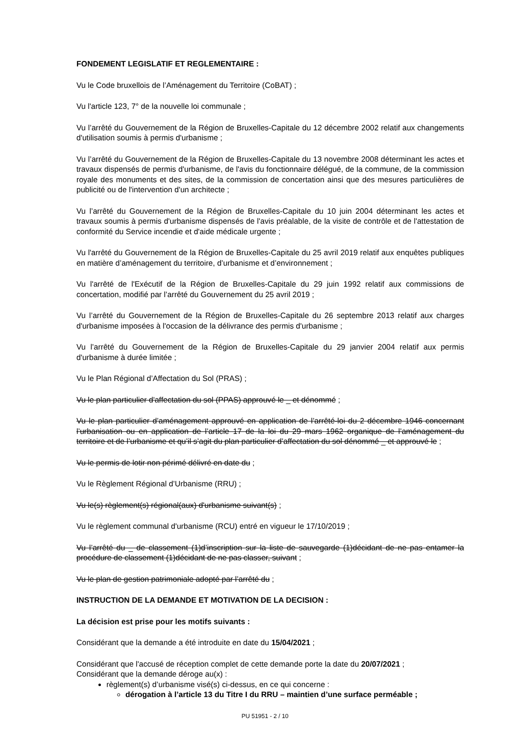FONDEMENT LEGISLATIF ET REGLEMENTAIRE :
Vu le Code bruxellois de l’Aménagement du Territoire (CoBAT) ;
Vu l'article 123, 7° de la nouvelle loi communale ;
Vu l’arrêté du Gouvernement de la Région de Bruxelles-Capitale du 12 décembre 2002 relatif aux changements d'utilisation soumis à permis d'urbanisme ;
Vu l’arrêté du Gouvernement de la Région de Bruxelles-Capitale du 13 novembre 2008 déterminant les actes et travaux dispensés de permis d'urbanisme, de l'avis du fonctionnaire délégué, de la commune, de la commission royale des monuments et des sites, de la commission de concertation ainsi que des mesures particulières de publicité ou de l'intervention d'un architecte ;
Vu l’arrêté du Gouvernement de la Région de Bruxelles-Capitale du 10 juin 2004 déterminant les actes et travaux soumis à permis d'urbanisme dispensés de l'avis préalable, de la visite de contrôle et de l'attestation de conformité du Service incendie et d'aide médicale urgente ;
Vu l'arrêté du Gouvernement de la Région de Bruxelles-Capitale du 25 avril 2019 relatif aux enquêtes publiques en matière d’aménagement du territoire, d’urbanisme et d’environnement ;
Vu l'arrêté de l'Exécutif de la Région de Bruxelles-Capitale du 29 juin 1992 relatif aux commissions de concertation, modifié par l’arrêté du Gouvernement du 25 avril 2019 ;
Vu l’arrêté du Gouvernement de la Région de Bruxelles-Capitale du 26 septembre 2013 relatif aux charges d'urbanisme imposées à l'occasion de la délivrance des permis d'urbanisme ;
Vu l’arrêté du Gouvernement de la Région de Bruxelles-Capitale du 29 janvier 2004 relatif aux permis d'urbanisme à durée limitée ;
Vu le Plan Régional d’Affectation du Sol (PRAS) ;
Vu le plan particulier d'affectation du sol (PPAS) approuvé le _ et dénommé ;
Vu le plan particulier d’aménagement approuvé en application de l’arrêté-loi du 2 décembre 1946 concernant l’urbanisation ou en application de l’article 17 de la loi du 29 mars 1962 organique de l’aménagement du territoire et de l’urbanisme et qu’il s’agit du plan particulier d’affectation du sol dénommé _ et approuvé le ;
Vu le permis de lotir non périmé délivré en date du ;
Vu le Règlement Régional d’Urbanisme (RRU) ;
Vu le(s) règlement(s) régional(aux) d'urbanisme suivant(s) ;
Vu le règlement communal d'urbanisme (RCU) entré en vigueur le 17/10/2019 ;
Vu l’arrêté du _ de classement (1)d’inscription sur la liste de sauvegarde (1)décidant de ne pas entamer la procédure de classement (1)décidant de ne pas classer, suivant ;
Vu le plan de gestion patrimoniale adopté par l’arrêté du ;
INSTRUCTION DE LA DEMANDE ET MOTIVATION DE LA DECISION :
La décision est prise pour les motifs suivants :
Considérant que la demande a été introduite en date du 15/04/2021 ;
Considérant que l'accusé de réception complet de cette demande porte la date du 20/07/2021 ;
Considérant que la demande déroge au(x) :
règlement(s) d’urbanisme visé(s) ci-dessus, en ce qui concerne :
dérogation à l’article 13 du Titre I du RRU – maintien d’une surface perméable ;
PU 51951 - 2 / 10